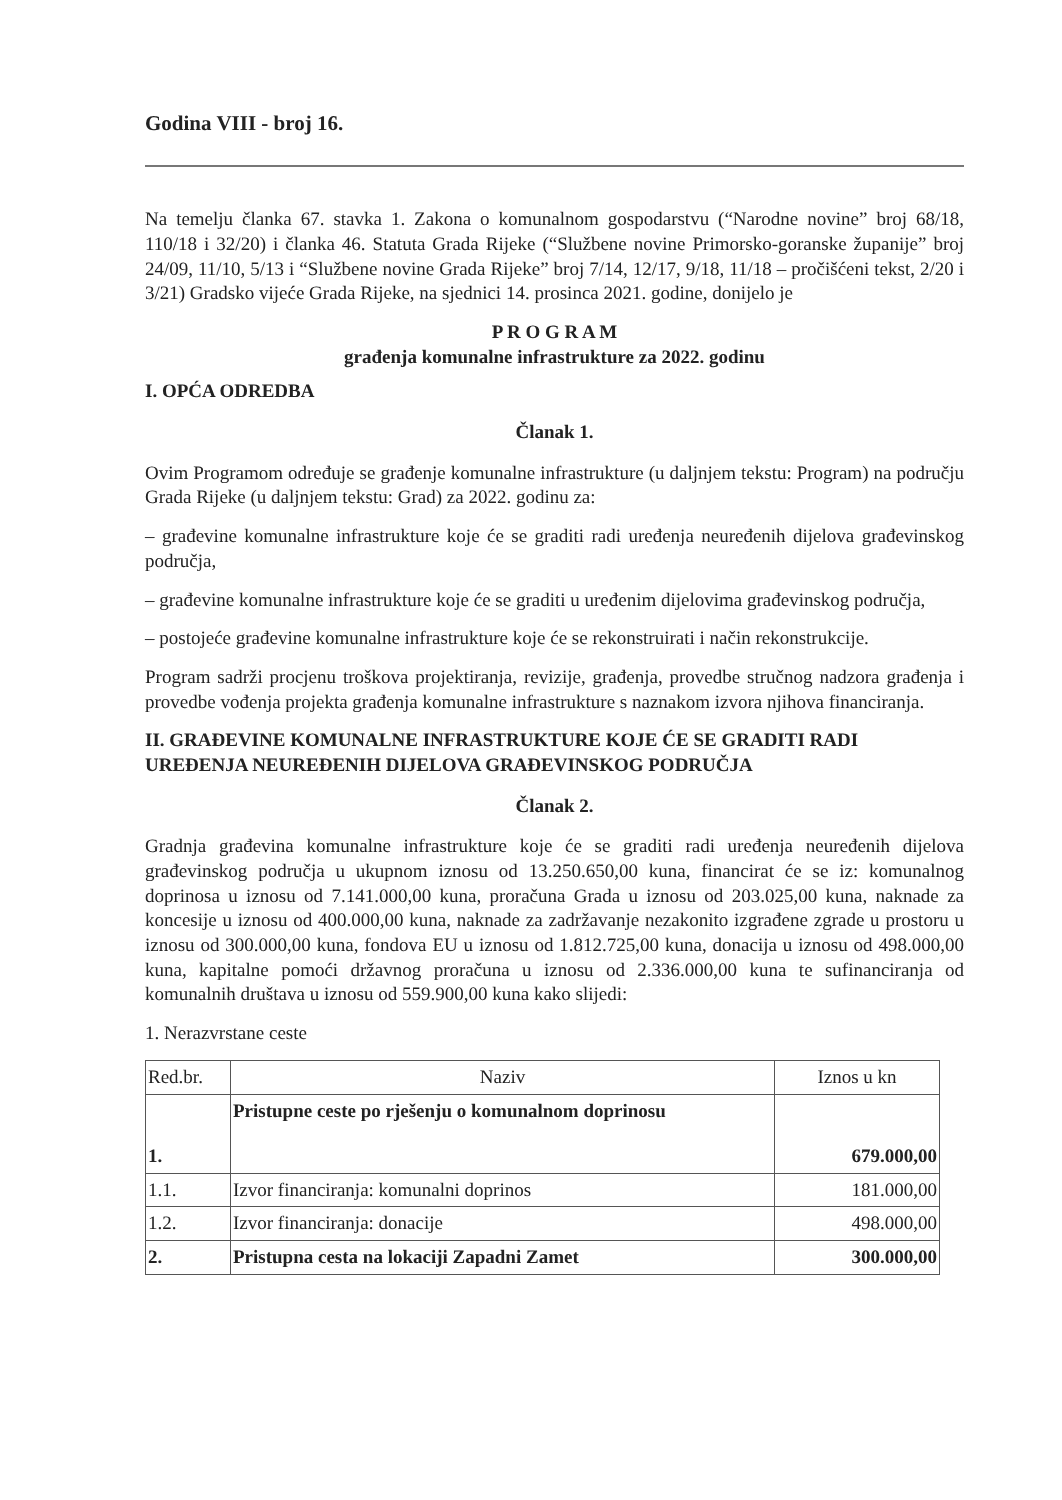Godina VIII - broj 16.
Na temelju članka 67. stavka 1. Zakona o komunalnom gospodarstvu (“Narodne novine” broj 68/18, 110/18 i 32/20) i članka 46. Statuta Grada Rijeke (“Službene novine Primorsko-goranske županije” broj 24/09, 11/10, 5/13 i “Službene novine Grada Rijeke” broj 7/14, 12/17, 9/18, 11/18 – pročišćeni tekst, 2/20 i 3/21) Gradsko vijeće Grada Rijeke, na sjednici 14. prosinca 2021. godine, donijelo je
P R O G R A M
građenja komunalne infrastrukture za 2022. godinu
I. OPĆA ODREDBA
Članak 1.
Ovim Programom određuje se građenje komunalne infrastrukture (u daljnjem tekstu: Program) na području Grada Rijeke (u daljnjem tekstu: Grad) za 2022. godinu za:
– građevine komunalne infrastrukture koje će se graditi radi uređenja neuređenih dijelova građevinskog područja,
– građevine komunalne infrastrukture koje će se graditi u uređenim dijelovima građevinskog područja,
– postojeće građevine komunalne infrastrukture koje će se rekonstruirati i način rekonstrukcije.
Program sadrži procjenu troškova projektiranja, revizije, građenja, provedbe stručnog nadzora građenja i provedbe vođenja projekta građenja komunalne infrastrukture s naznakom izvora njihova financiranja.
II. GRAĐEVINE KOMUNALNE INFRASTRUKTURE KOJE ĆE SE GRADITI RADI UREĐENJA NEUREĐENIH DIJELOVA GRAĐEVINSKOG PODRUČJA
Članak 2.
Gradnja građevina komunalne infrastrukture koje će se graditi radi uređenja neuređenih dijelova građevinskog područja u ukupnom iznosu od 13.250.650,00 kuna, financirat će se iz: komunalnog doprinosa u iznosu od 7.141.000,00 kuna, proračuna Grada u iznosu od 203.025,00 kuna, naknade za koncesije u iznosu od 400.000,00 kuna, naknade za zadržavanje nezakonito izgrađene zgrade u prostoru u iznosu od 300.000,00 kuna, fondova EU u iznosu od 1.812.725,00 kuna, donacija u iznosu od 498.000,00 kuna, kapitalne pomoći državnog proračuna u iznosu od 2.336.000,00 kuna te sufinanciranja od komunalnih društava u iznosu od 559.900,00 kuna kako slijedi:
1. Nerazvrstane ceste
| Red.br. | Naziv | Iznos u kn |
| 1. | Pristupne ceste po rješenju o komunalnom doprinosu | 679.000,00 |
| 1.1. | Izvor financiranja: komunalni doprinos | 181.000,00 |
| 1.2. | Izvor financiranja: donacije | 498.000,00 |
| 2. | Pristupna cesta na lokaciji Zapadni Zamet | 300.000,00 |